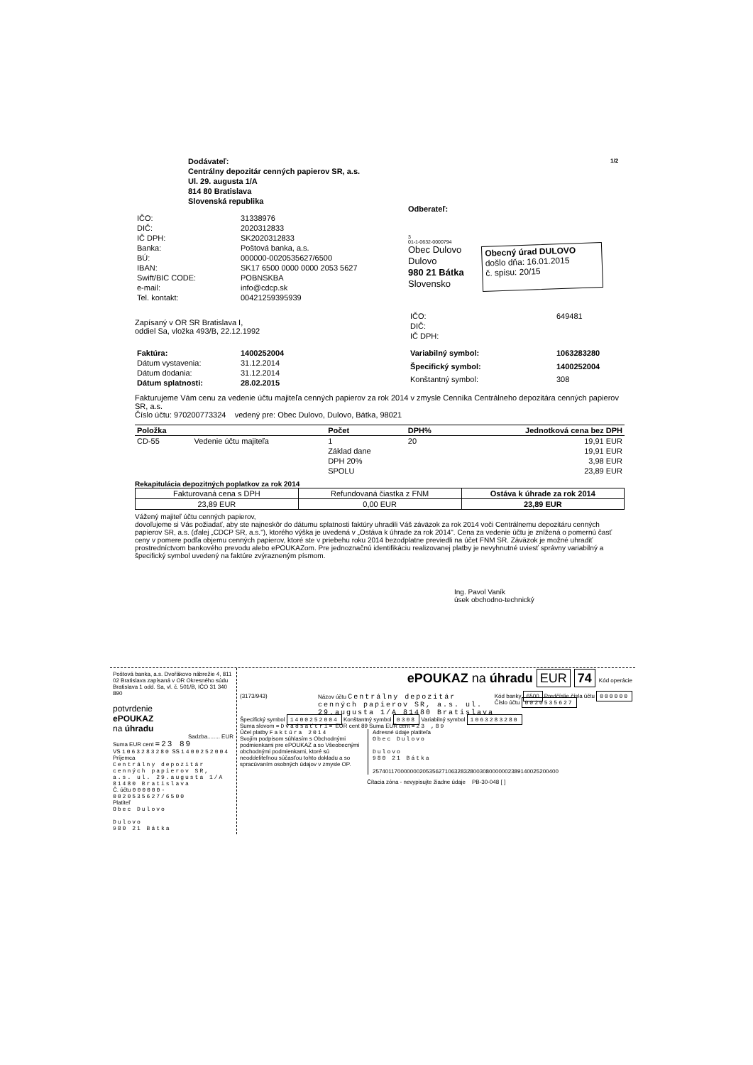1/2
Dodávateľ:
Centrálny depozitár cenných papierov SR, a.s.
Ul. 29. augusta 1/A
814 80 Bratislava
Slovenská republika
| IČO: | 31338976 |
| DIČ: | 2020312833 |
| IČ DPH: | SK2020312833 |
| Banka: | Poštová banka, a.s. |
| BÚ: | 000000-0020535627/6500 |
| IBAN: | SK17 6500 0000 0000 2053 5627 |
| Swift/BIC CODE: | POBNSKBA |
| e-mail: | info@cdcp.sk |
| Tel. kontakt: | 00421259395939 |
Zapísaný v OR SR Bratislava I,
oddiel Sa, vložka 493/B, 22.12.1992
Odberateľ:
3
01-1-0632-0000794
Obec Dulovo
Dulovo
980 21 Bátka
Slovensko
Obecný úrad DULOVO
došlo dňa: 16.01.2015
č. spisu: 20/15
| IČO: | 649481 |
| DIČ: | |
| IČ DPH: | |
| Faktúra: | 1400252004 |
| Dátum vystavenia: | 31.12.2014 |
| Dátum dodania: | 31.12.2014 |
| Dátum splatnosti: | 28.02.2015 |
| Variabilný symbol: | 1063283280 |
| Špecifický symbol: | 1400252004 |
| Konštantný symbol: | 308 |
Fakturujeme Vám cenu za vedenie účtu majiteľa cenných papierov za rok 2014 v zmysle Cenníka Centrálneho depozitára cenných papierov SR, a.s.
Číslo účtu: 970200773324 vedený pre: Obec Dulovo, Dulovo, Bátka, 98021
| Položka | | Počet | DPH% | Jednotková cena bez DPH |
| --- | --- | --- | --- | --- |
| CD-55 | Vedenie účtu majiteľa | 1 | 20 | 19,91 EUR |
| | | Základ dane | | 19,91 EUR |
| | | DPH 20% | | 3,98 EUR |
| | | SPOLU | | 23,89 EUR |
Rekapitulácia depozitných poplatkov za rok 2014
| Fakturovaná cena s DPH | Refundovaná čiastka z FNM | Ostáva k úhrade za rok 2014 |
| 23,89 EUR | 0,00 EUR | 23,89 EUR |
Vážený majiteľ účtu cenných papierov,
dovoľujeme si Vás požiadať, aby ste najneskôr do dátumu splatnosti faktúry uhradili Váš záväzok za rok 2014 voči Centrálnemu depozitáru cenných papierov SR, a.s. (ďalej „CDCP SR, a.s."), ktorého výška je uvedená v „Ostáva k úhrade za rok 2014". Cena za vedenie účtu je znížená o pomernú časť ceny v pomere podľa objemu cenných papierov, ktoré ste v priebehu roku 2014 bezodplatne previedli na účet FNM SR. Záväzok je možné uhradiť prostredníctvom bankového prevodu alebo ePOUKAZom. Pre jednoznačnú identifikáciu realizovanej platby je nevyhnutné uviesť správny variabilný a špecifický symbol uvedený na faktúre zvýrazneným písmom.
Ing. Pavol Vaník
úsek obchodno-technický
Poštová banka, a.s. Dvořákovo nábrežie 4, 811 02 Bratislava zapísaná v OR Okresného súdu Bratislava 1 odd. Sa, vl. č. 501/B, IČO 31 340 890
potvrdenie
ePOUKAZ
na úhradu
Sadzba........ EUR
Suma EUR cent =23 89
VS 1063283280 SS 1400252004
Príjemca
Centrálny depozitár cenných papierov SR, a.s. ul. 29.augusta 1/A 81480 Bratislava
Č. účtu 000000-0020535627/6500
Platiteľ
Obec Dulovo
Dulovo
980 21 Bátka
ePOUKAZ na úhradu EUR 74 Kód operácie
(3173/943) Názov účtu Centrálny depozitár cenných papierov SR, a.s. ul. 29.augusta 1/A 81480 Bratislava
Kód banky 6500 Predčíslie čísla účtu 000000
Číslo účtu 0020535627
Špecifický symbol 1400252004 Konštantný symbol 0308 Variabilný symbol 1063283280
Suma slovom =Dvadsaťtri= EUR cent 89 Suma EUR cent =23 ,89
Účel platby Faktúra 2014
Svojím podpisom súhlasím s Obchodnými podmienkami pre ePOUKAZ a so Všeobecnými obchodnými podmienkami, ktoré sú neoddeliteľnou súčasťou tohto dokladu a so spracúvaním osobných údajov v zmysle OP.
Adresné údaje platiteľa
Obec Dulovo
Dulovo
980 21 Bátka
25740117000000020535627106328328003080000002389140025200400
Čítacia zóna - nevypisujte žiadne údaje PB-30-048 [ ]